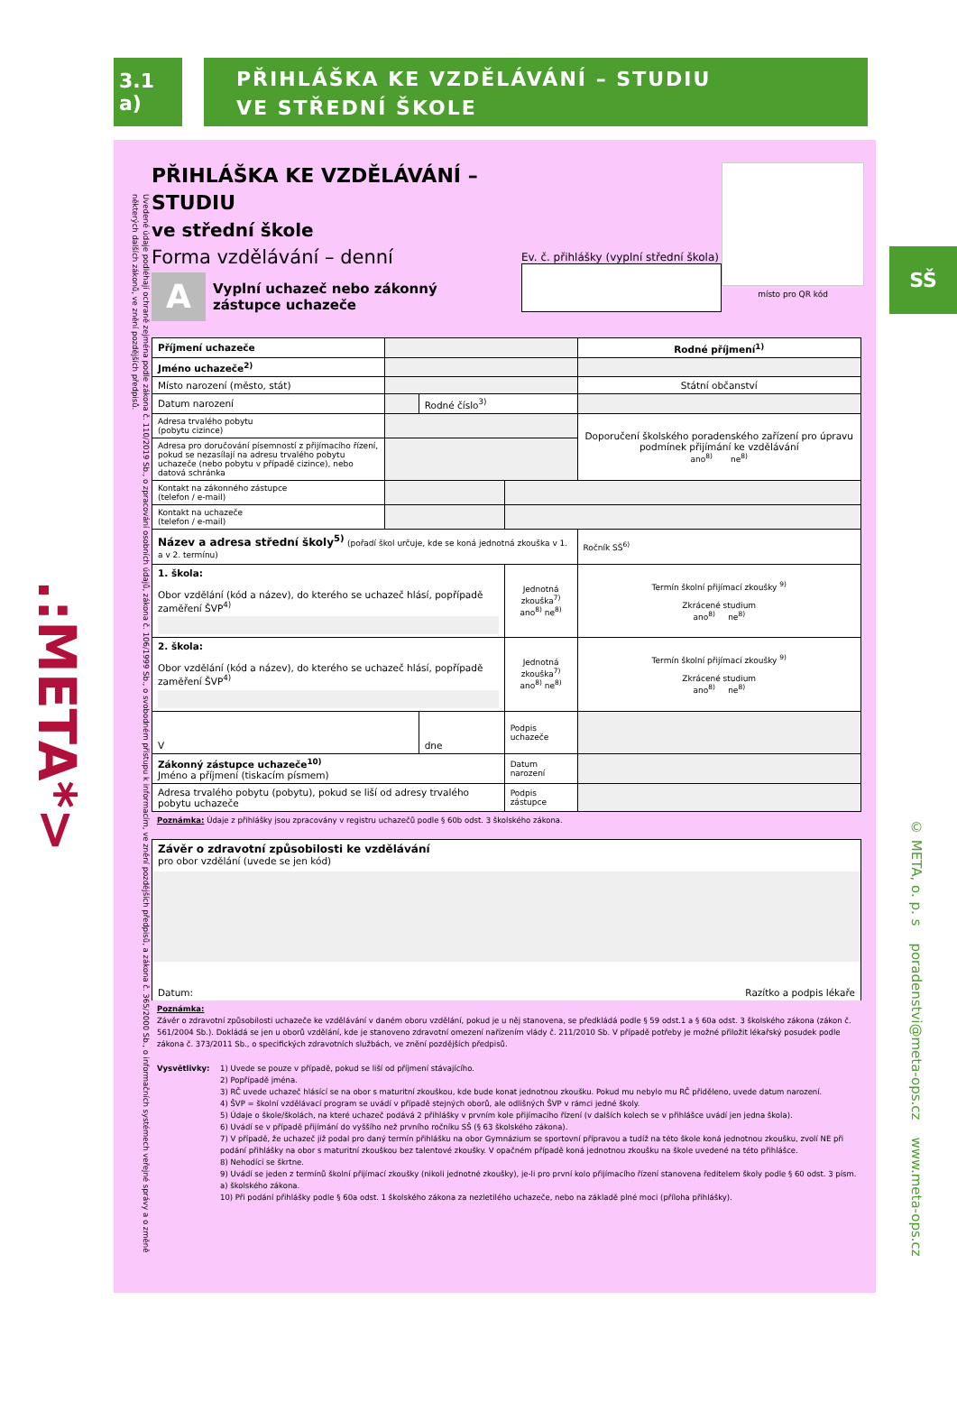3.1 a)
PŘIHLÁŠKA KE VZDĚLÁVÁNÍ – STUDIU
VE STŘEDNÍ ŠKOLE
.:META*>
Uvedené údaje podléhají ochraně zejména podle zákona č. 110/2019 Sb., o zpracování osobních údajů, zákona č. 106/1999 Sb., o svobodném přístupu k informacím, ve znění pozdějších předpisů, a zákona č. 365/2000 Sb., o informačních systémech veřejné správy a o změně některých dalších zákonů, ve znění pozdějších předpisů.
PŘIHLÁŠKA KE VZDĚLÁVÁNÍ – STUDIU
ve střední škole
Forma vzdělávání – denní
A
Vyplní uchazeč nebo zákonný
zástupce uchazeče
Ev. č. přihlášky (vyplní střední škola)
místo pro QR kód
| Příjmení uchazeče | | | | Rodné příjmení<sup>1)</sup> |
| Jméno uchazeče<sup>2)</sup> | | | | |
| Místo narození (město, stát) | | | | Státní občanství |
| Datum narození | | Rodné číslo<sup>3)</sup> | | |
| Adresa trvalého pobytu (pobytu cizince) | | | | Doporučení školského poradenského zařízení pro úpravu podmínek přijímání ke vzdělávání ano<sup>8)</sup> ne<sup>8)</sup> |
| Adresa pro doručování písemností z přijímacího řízení, pokud se nezasílají na adresu trvalého pobytu uchazeče (nebo pobytu v případě cizince), nebo datová schránka | | | | |
| Kontakt na zákonného zástupce (telefon / e-mail) | | | | |
| Kontakt na uchazeče (telefon / e-mail) | | | | |
| Název a adresa střední školy<sup>5)</sup> (pořadí škol určuje, kde se koná jednotná zkouška v 1. a v 2. termínu) | | | | Ročník SŠ<sup>6)</sup> |
| 1. škola: Obor vzdělání (kód a název), do kterého se uchazeč hlásí, popřípadě zaměření ŠVP<sup>4)</sup> | | | Jednotná zkouška<sup>7)</sup> ano<sup>8)</sup> ne<sup>8)</sup> | Termín školní přijímací zkoušky <sup>9)</sup> Zkrácené studium ano<sup>8)</sup> ne<sup>8)</sup> |
| 2. škola: Obor vzdělání (kód a název), do kterého se uchazeč hlásí, popřípadě zaměření ŠVP<sup>4)</sup> | | | Jednotná zkouška<sup>7)</sup> ano<sup>8)</sup> ne<sup>8)</sup> | Termín školní přijímací zkoušky <sup>9)</sup> Zkrácené studium ano<sup>8)</sup> ne<sup>8)</sup> |
| V | | dne | Podpis uchazeče | |
| Zákonný zástupce uchazeče<sup>10)</sup> Jméno a příjmení (tiskacím písmem) | | | Datum narození | |
| Adresa trvalého pobytu (pobytu), pokud se liší od adresy trvalého pobytu uchazeče | | | Podpis zástupce | |
Poznámka: Údaje z přihlášky jsou zpracovány v registru uchazečů podle § 60b odst. 3 školského zákona.
| Závěr o zdravotní způsobilosti ke vzdělávání pro obor vzdělání (uvede se jen kód) Datum: Razítko a podpis lékaře |
Poznámka:
Závěr o zdravotní způsobilosti uchazeče ke vzdělávání v daném oboru vzdělání, pokud je u něj stanovena, se předkládá podle § 59 odst.1 a § 60a odst. 3 školského zákona (zákon č. 561/2004 Sb.). Dokládá se jen u oborů vzdělání, kde je stanoveno zdravotní omezení nařízením vlády č. 211/2010 Sb. V případě potřeby je možné přiložit lékařský posudek podle zákona č. 373/2011 Sb., o specifických zdravotních službách, ve znění pozdějších předpisů.
Vysvětlivky: 1) Uvede se pouze v případě, pokud se liší od příjmení stávajícího.
2) Popřípadě jména.
3) RČ uvede uchazeč hlásící se na obor s maturitní zkouškou, kde bude konat jednotnou zkoušku. Pokud mu nebylo mu RČ přiděleno, uvede datum narození.
4) ŠVP = školní vzdělávací program se uvádí v případě stejných oborů, ale odlišných ŠVP v rámci jedné školy.
5) Údaje o škole/školách, na které uchazeč podává 2 přihlášky v prvním kole přijímacího řízení (v dalších kolech se v přihlášce uvádí jen jedna škola).
6) Uvádí se v případě přijímání do vyššího než prvního ročníku SŠ (§ 63 školského zákona).
7) V případě, že uchazeč již podal pro daný termín přihlášku na obor Gymnázium se sportovní přípravou a tudíž na této škole koná jednotnou zkoušku, zvolí NE při podání přihlášky na obor s maturitní zkouškou bez talentové zkoušky. V opačném případě koná jednotnou zkoušku na škole uvedené na této přihlášce.
8) Nehodící se škrtne.
9) Uvádí se jeden z termínů školní přijímací zkoušky (nikoli jednotné zkoušky), je-li pro první kolo přijímacího řízení stanovena ředitelem školy podle § 60 odst. 3 písm. a) školského zákona.
10) Při podání přihlášky podle § 60a odst. 1 školského zákona za nezletilého uchazeče, nebo na základě plné moci (příloha přihlášky).
SŠ
© META, o. p. s poradenstvi@meta-ops.cz www.meta-ops.cz